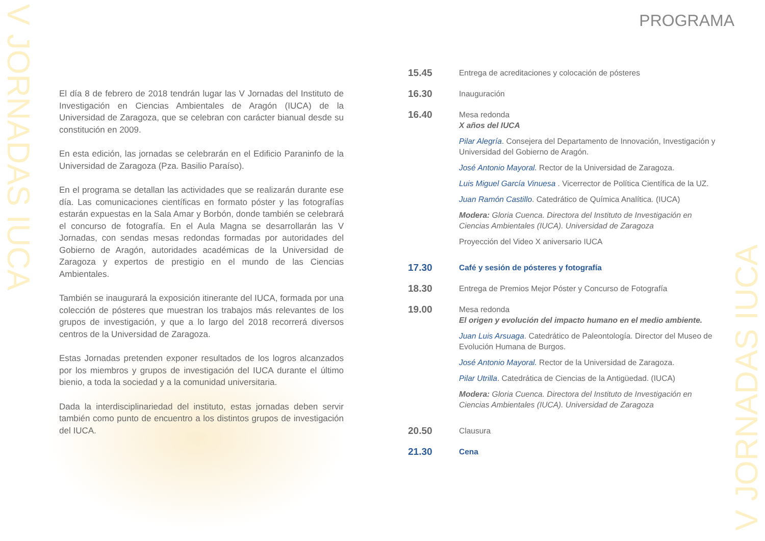V JORNADAS IUCA
V JORNADAS IUCA
El día 8 de febrero de 2018 tendrán lugar las V Jornadas del Instituto de Investigación en Ciencias Ambientales de Aragón (IUCA) de la Universidad de Zaragoza, que se celebran con carácter bianual desde su constitución en 2009.
En esta edición, las jornadas se celebrarán en el Edificio Paraninfo de la Universidad de Zaragoza (Pza. Basilio Paraíso).
En el programa se detallan las actividades que se realizarán durante ese día. Las comunicaciones científicas en formato póster y las fotografías estarán expuestas en la Sala Amar y Borbón, donde también se celebrará el concurso de fotografía. En el Aula Magna se desarrollarán las V Jornadas, con sendas mesas redondas formadas por autoridades del Gobierno de Aragón, autoridades académicas de la Universidad de Zaragoza y expertos de prestigio en el mundo de las Ciencias Ambientales.
También se inaugurará la exposición itinerante del IUCA, formada por una colección de pósteres que muestran los trabajos más relevantes de los grupos de investigación, y que a lo largo del 2018 recorrerá diversos centros de la Universidad de Zaragoza.
Estas Jornadas pretenden exponer resultados de los logros alcanzados por los miembros y grupos de investigación del IUCA durante el último bienio, a toda la sociedad y a la comunidad universitaria.
Dada la interdisciplinariedad del instituto, estas jornadas deben servir también como punto de encuentro a los distintos grupos de investigación del IUCA.
PROGRAMA
15.45
Entrega de acreditaciones y colocación de pósteres
16.30
Inauguración
16.40
Mesa redonda
X años del IUCA
Pilar Alegría. Consejera del Departamento de Innovación, Investigación y Universidad del Gobierno de Aragón.
José Antonio Mayoral. Rector de la Universidad de Zaragoza.
Luis Miguel García Vinuesa . Vicerrector de Política Científica de la UZ.
Juan Ramón Castillo. Catedrático de Química Analítica. (IUCA)
Modera: Gloria Cuenca. Directora del Instituto de Investigación en Ciencias Ambientales (IUCA). Universidad de Zaragoza
Proyección del Video X aniversario IUCA
17.30
Café y sesión de pósteres y fotografía
18.30
Entrega de Premios Mejor Póster y Concurso de Fotografía
19.00
Mesa redonda
El origen y evolución del impacto humano en el medio ambiente.
Juan Luis Arsuaga. Catedrático de Paleontología. Director del Museo de Evolución Humana de Burgos.
José Antonio Mayoral. Rector de la Universidad de Zaragoza.
Pilar Utrilla. Catedrática de Ciencias de la Antigüedad. (IUCA)
Modera: Gloria Cuenca. Directora del Instituto de Investigación en Ciencias Ambientales (IUCA). Universidad de Zaragoza
20.50
Clausura
21.30
Cena